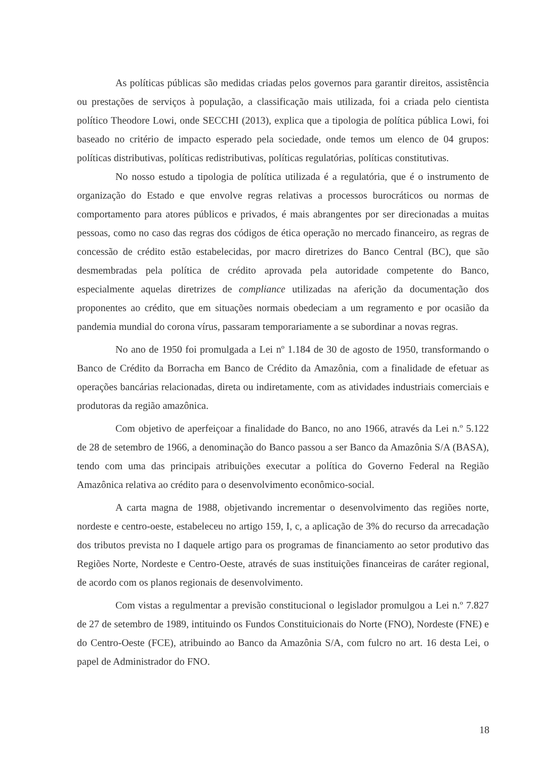As políticas públicas são medidas criadas pelos governos para garantir direitos, assistência ou prestações de serviços à população, a classificação mais utilizada, foi a criada pelo cientista político Theodore Lowi, onde SECCHI (2013), explica que a tipologia de política pública Lowi, foi baseado no critério de impacto esperado pela sociedade, onde temos um elenco de 04 grupos: políticas distributivas, políticas redistributivas, políticas regulatórias, políticas constitutivas.
No nosso estudo a tipologia de política utilizada é a regulatória, que é o instrumento de organização do Estado e que envolve regras relativas a processos burocráticos ou normas de comportamento para atores públicos e privados, é mais abrangentes por ser direcionadas a muitas pessoas, como no caso das regras dos códigos de ética operação no mercado financeiro, as regras de concessão de crédito estão estabelecidas, por macro diretrizes do Banco Central (BC), que são desmembradas pela política de crédito aprovada pela autoridade competente do Banco, especialmente aquelas diretrizes de compliance utilizadas na aferição da documentação dos proponentes ao crédito, que em situações normais obedeciam a um regramento e por ocasião da pandemia mundial do corona vírus, passaram temporariamente a se subordinar a novas regras.
No ano de 1950 foi promulgada a Lei nº 1.184 de 30 de agosto de 1950, transformando o Banco de Crédito da Borracha em Banco de Crédito da Amazônia, com a finalidade de efetuar as operações bancárias relacionadas, direta ou indiretamente, com as atividades industriais comerciais e produtoras da região amazônica.
Com objetivo de aperfeiçoar a finalidade do Banco, no ano 1966, através da Lei n.º 5.122 de 28 de setembro de 1966, a denominação do Banco passou a ser Banco da Amazônia S/A (BASA), tendo com uma das principais atribuições executar a política do Governo Federal na Região Amazônica relativa ao crédito para o desenvolvimento econômico-social.
A carta magna de 1988, objetivando incrementar o desenvolvimento das regiões norte, nordeste e centro-oeste, estabeleceu no artigo 159, I, c, a aplicação de 3% do recurso da arrecadação dos tributos prevista no I daquele artigo para os programas de financiamento ao setor produtivo das Regiões Norte, Nordeste e Centro-Oeste, através de suas instituições financeiras de caráter regional, de acordo com os planos regionais de desenvolvimento.
Com vistas a regulmentar a previsão constitucional o legislador promulgou a Lei n.º 7.827 de 27 de setembro de 1989, intituindo os Fundos Constituicionais do Norte (FNO), Nordeste (FNE) e do Centro-Oeste (FCE), atribuindo ao Banco da Amazônia S/A, com fulcro no art. 16 desta Lei, o papel de Administrador do FNO.
18